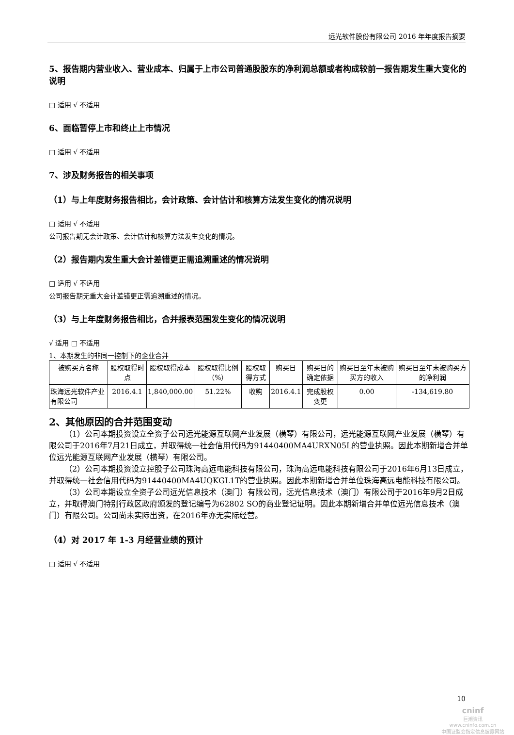远光软件股份有限公司 2016 年年度报告摘要
5、报告期内营业收入、营业成本、归属于上市公司普通股股东的净利润总额或者构成较前一报告期发生重大变化的说明
□ 适用 √ 不适用
6、面临暂停上市和终止上市情况
□ 适用 √ 不适用
7、涉及财务报告的相关事项
（1）与上年度财务报告相比，会计政策、会计估计和核算方法发生变化的情况说明
□ 适用 √ 不适用
公司报告期无会计政策、会计估计和核算方法发生变化的情况。
（2）报告期内发生重大会计差错更正需追溯重述的情况说明
□ 适用 √ 不适用
公司报告期无重大会计差错更正需追溯重述的情况。
（3）与上年度财务报告相比，合并报表范围发生变化的情况说明
√ 适用 □ 不适用
1、本期发生的非同一控制下的企业合并
| 被购买方名称 | 股权取得时点 | 股权取得成本 | 股权取得比例（%） | 股权取得方式 | 购买日 | 购买日的确定依据 | 购买日至年末被购买方的收入 | 购买日至年末被购买方的净利润 |
| --- | --- | --- | --- | --- | --- | --- | --- | --- |
| 珠海远光软件产业有限公司 | 2016.4.1 | 1,840,000.00 | 51.22% | 收购 | 2016.4.1 | 完成股权变更 | 0.00 | -134,619.80 |
2、其他原因的合并范围变动
（1）公司本期投资设立全资子公司远光能源互联网产业发展（横琴）有限公司，远光能源互联网产业发展（横琴）有限公司于2016年7月21日成立，并取得统一社会信用代码为91440400MA4URXN05L的营业执照。因此本期新增合并单位远光能源互联网产业发展（横琴）有限公司。
（2）公司本期投资设立控股子公司珠海高远电能科技有限公司，珠海高远电能科技有限公司于2016年6月13日成立，并取得统一社会信用代码为91440400MA4UQKGL1T的营业执照。因此本期新增合并单位珠海高远电能科技有限公司。
（3）公司本期设立全资子公司远光信息技术（澳门）有限公司，远光信息技术（澳门）有限公司于2016年9月2日成立，并取得澳门特别行政区政府颁发的登记编号为62802 SO的商业登记证明。因此本期新增合并单位远光信息技术（澳门）有限公司。公司尚未实际出资，在2016年亦无实际经营。
（4）对 2017 年 1-3 月经营业绩的预计
□ 适用 √ 不适用
10
cninf
巨潮资讯
www.cninfo.com.cn
中国证监会指定信息披露网站